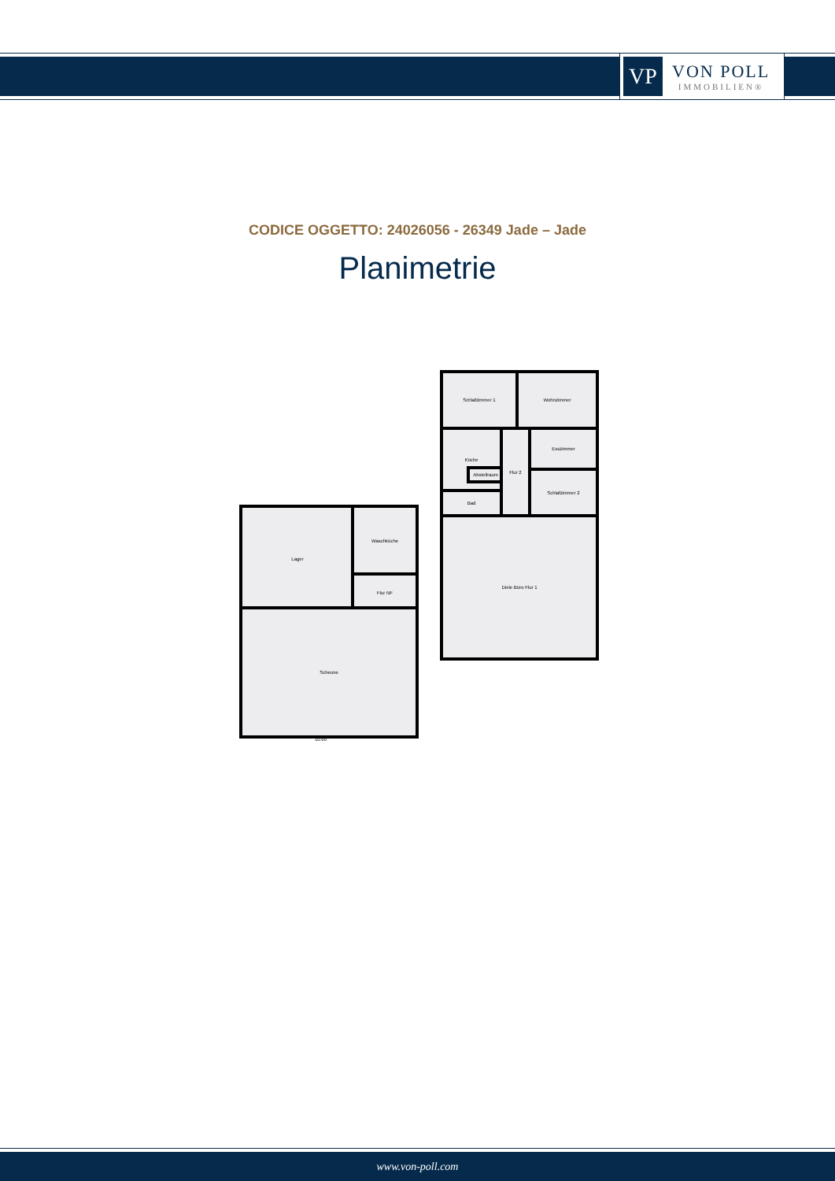VP
VON POLL
IMMOBILIEN®
CODICE OGGETTO: 24026056 - 26349 Jade – Jade
Planimetrie
Schlafzimmer 1 Wohnzimmer
Küche
Abstellraum
Flur 2 Esszimmer
Schlafzimmer 2
Bad
Diele Büro Flur 1
Lager Waschküche
Flur NF
Scheune
10.60
www.von-poll.com